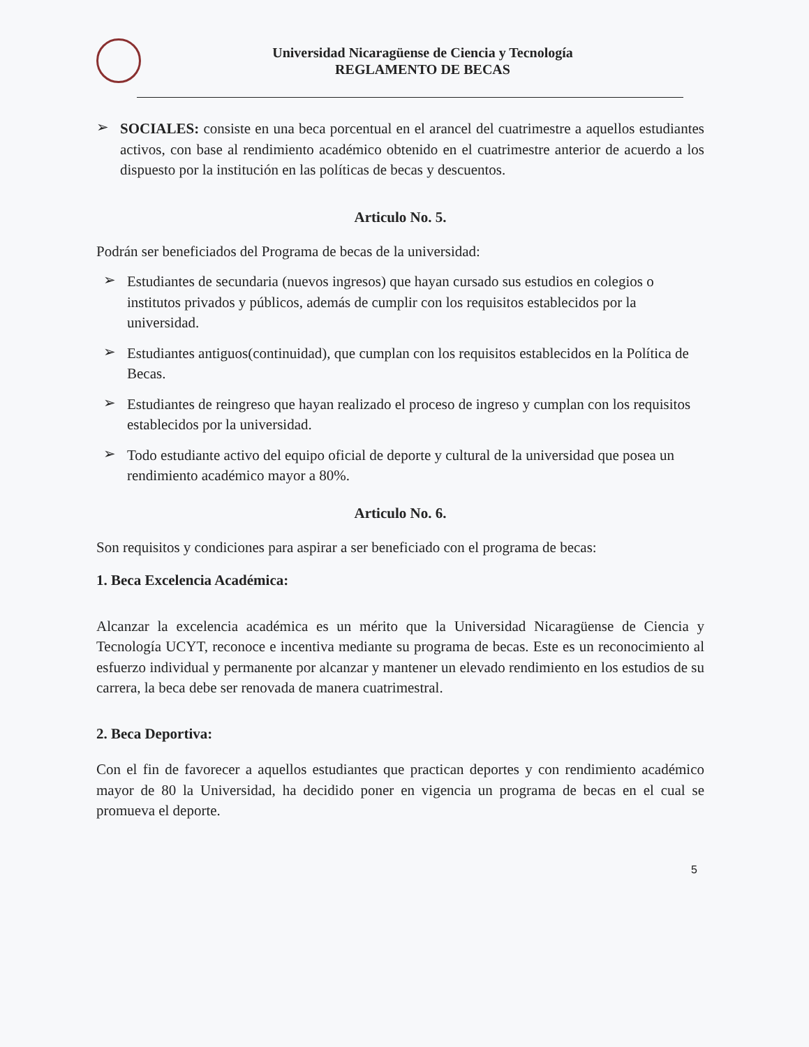Universidad Nicaragüense de Ciencia y Tecnología
REGLAMENTO DE BECAS
➢
SOCIALES: consiste en una beca porcentual en el arancel del cuatrimestre a aquellos estudiantes activos, con base al rendimiento académico obtenido en el cuatrimestre anterior de acuerdo a los dispuesto por la institución en las políticas de becas y descuentos.
Articulo No. 5.
Podrán ser beneficiados del Programa de becas de la universidad:
➢
Estudiantes de secundaria (nuevos ingresos) que hayan cursado sus estudios en colegios o institutos privados y públicos, además de cumplir con los requisitos establecidos por la universidad.
➢
Estudiantes antiguos(continuidad), que cumplan con los requisitos establecidos en la Política de Becas.
➢
Estudiantes de reingreso que hayan realizado el proceso de ingreso y cumplan con los requisitos establecidos por la universidad.
➢
Todo estudiante activo del equipo oficial de deporte y cultural de la universidad que posea un rendimiento académico mayor a 80%.
Articulo No. 6.
Son requisitos y condiciones para aspirar a ser beneficiado con el programa de becas:
1. Beca Excelencia Académica:
Alcanzar la excelencia académica es un mérito que la Universidad Nicaragüense de Ciencia y Tecnología UCYT, reconoce e incentiva mediante su programa de becas. Este es un reconocimiento al esfuerzo individual y permanente por alcanzar y mantener un elevado rendimiento en los estudios de su carrera, la beca debe ser renovada de manera cuatrimestral.
2. Beca Deportiva:
Con el fin de favorecer a aquellos estudiantes que practican deportes y con rendimiento académico mayor de 80 la Universidad, ha decidido poner en vigencia un programa de becas en el cual se promueva el deporte.
5